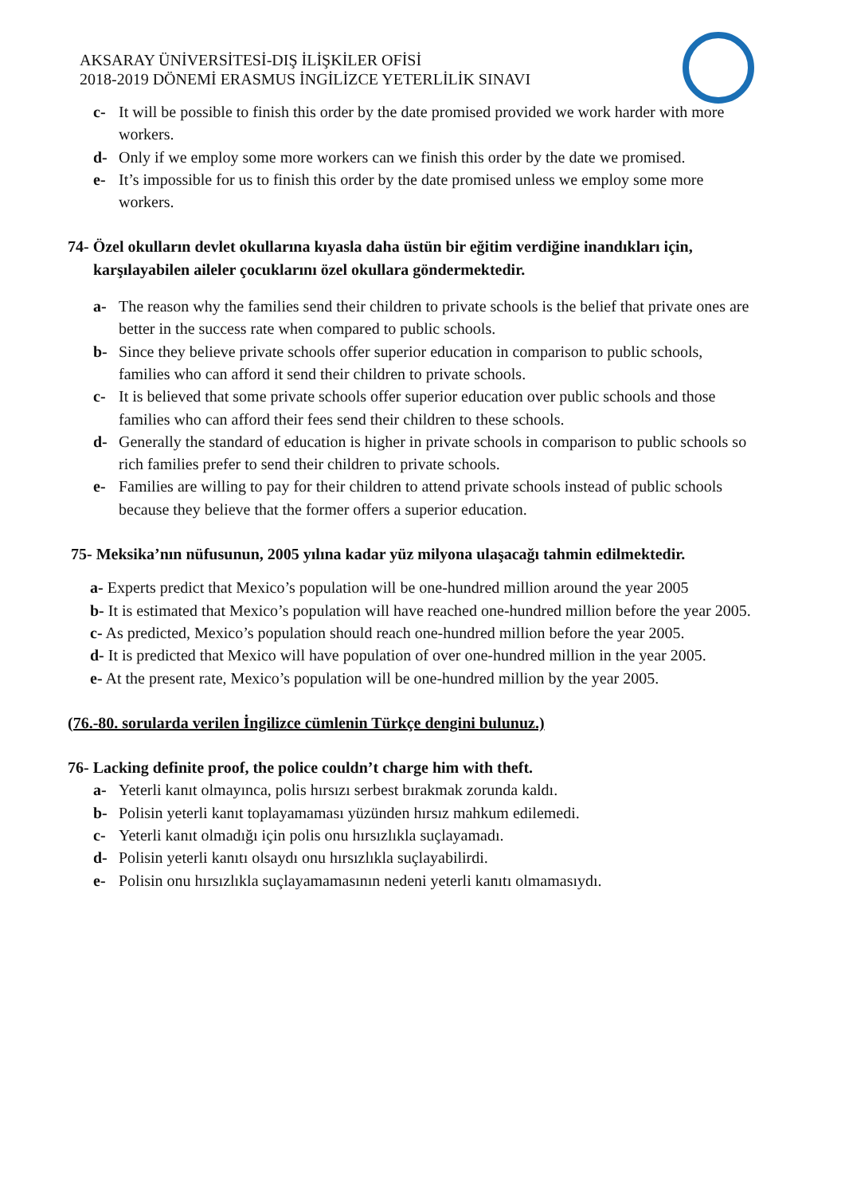AKSARAY ÜNİVERSİTESİ-DIŞ İLİŞKİLER OFİSİ
2018-2019 DÖNEMİ ERASMUS İNGİLİZCE YETERLİLİK SINAVI
c- It will be possible to finish this order by the date promised provided we work harder with more workers.
d- Only if we employ some more workers can we finish this order by the date we promised.
e- It’s impossible for us to finish this order by the date promised unless we employ some more workers.
74- Özel okulların devlet okullarına kıyasla daha üstün bir eğitim verdiğine inandıkları için, karşılayabilen aileler çocuklarını özel okullara göndermektedir.
a- The reason why the families send their children to private schools is the belief that private ones are better in the success rate when compared to public schools.
b- Since they believe private schools offer superior education in comparison to public schools, families who can afford it send their children to private schools.
c- It is believed that some private schools offer superior education over public schools and those families who can afford their fees send their children to these schools.
d- Generally the standard of education is higher in private schools in comparison to public schools so rich families prefer to send their children to private schools.
e- Families are willing to pay for their children to attend private schools instead of public schools because they believe that the former offers a superior education.
75- Meksika’nın nüfusunun, 2005 yılına kadar yüz milyona ulaşacağı tahmin edilmektedir.
a- Experts predict that Mexico’s population will be one-hundred million around the year 2005
b- It is estimated that Mexico’s population will have reached one-hundred million before the year 2005.
c- As predicted, Mexico’s population should reach one-hundred million before the year 2005.
d- It is predicted that Mexico will have population of over one-hundred million in the year 2005.
e- At the present rate, Mexico’s population will be one-hundred million by the year 2005.
(76.-80. sorularda verilen İngilizce cümlenin Türkçe dengini bulunuz.)
76- Lacking definite proof, the police couldn’t charge him with theft.
a- Yeterli kanıt olmayınca, polis hırsızı serbest bırakmak zorunda kaldı.
b- Polisin yeterli kanıt toplayamaması yüzünden hırsız mahkum edilemedi.
c- Yeterli kanıt olmadığı için polis onu hırsızlıkla suçlayamadı.
d- Polisin yeterli kanıtı olsaydı onu hırsızlıkla suçlayabilirdi.
e- Polisin onu hırsızlıkla suçlayamamasının nedeni yeterli kanıtı olmamasıydı.